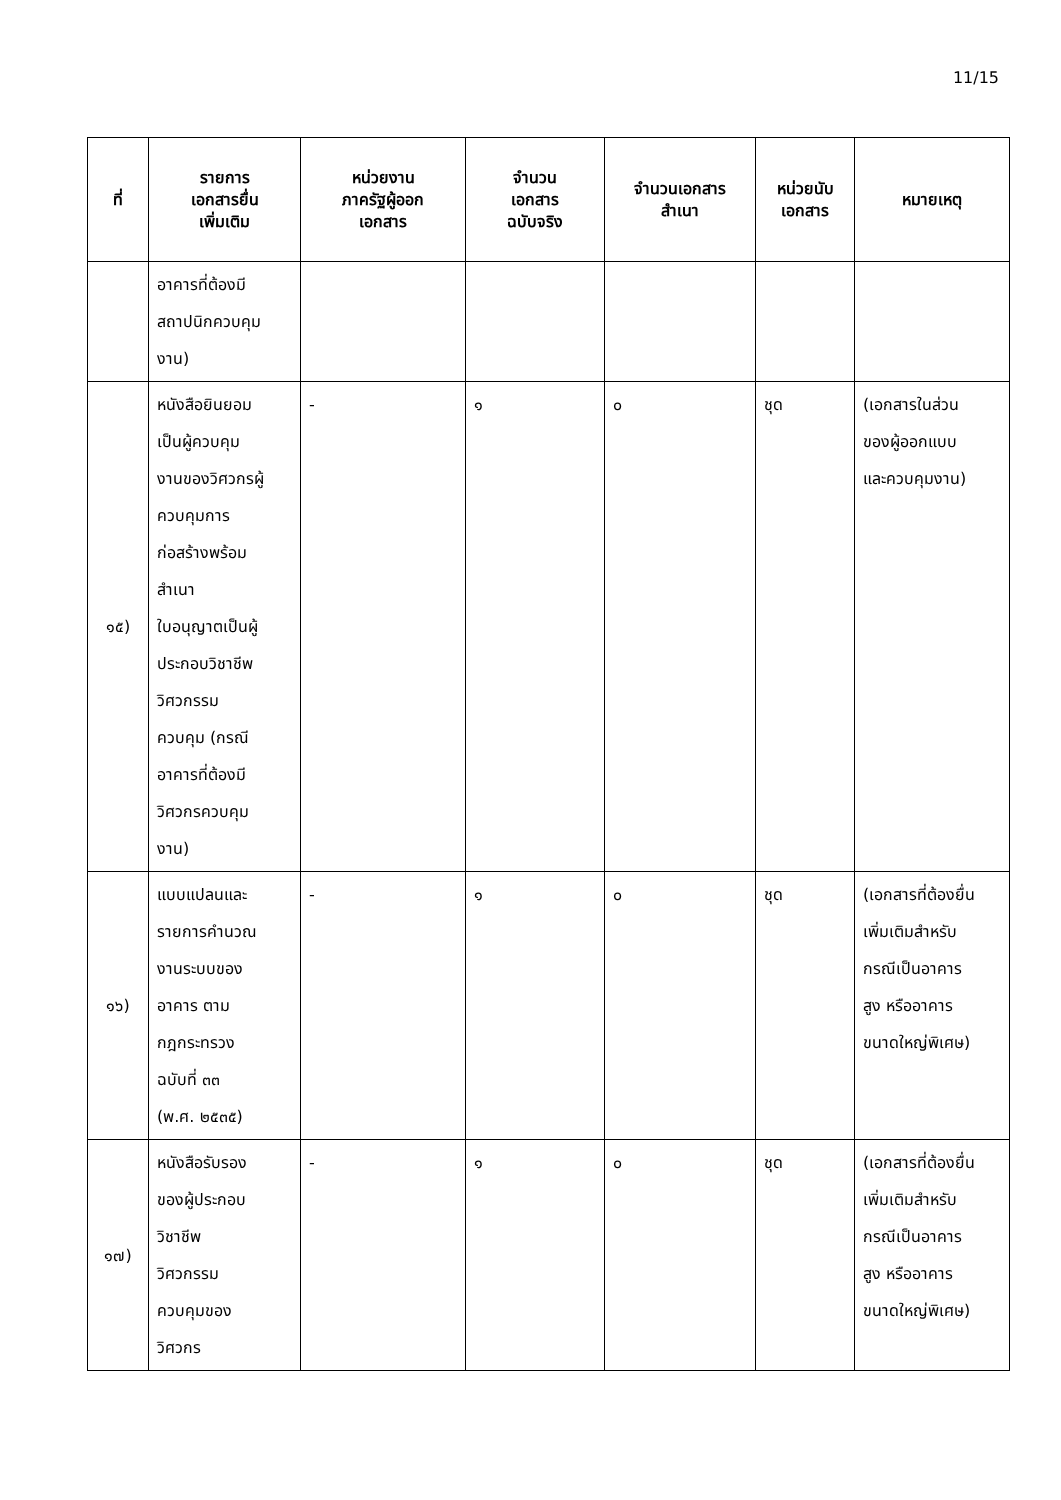11/15
| ที่ | รายการ เอกสารยื่น เพิ่มเติม | หน่วยงาน ภาครัฐผู้ออก เอกสาร | จำนวน เอกสาร ฉบับจริง | จำนวนเอกสาร สำเนา | หน่วยนับ เอกสาร | หมายเหตุ |
| --- | --- | --- | --- | --- | --- | --- |
| | อาคารที่ต้องมี สถาปนิกควบคุม งาน) | | | | | |
| ๑๕) | หนังสือยินยอม เป็นผู้ควบคุม งานของวิศวกรผู้ ควบคุมการ ก่อสร้างพร้อม สำเนา ใบอนุญาตเป็นผู้ ประกอบวิชาชีพ วิศวกรรม ควบคุม (กรณี อาคารที่ต้องมี วิศวกรควบคุม งาน) | - | ๑ | ๐ | ชุด | (เอกสารในส่วน ของผู้ออกแบบ และควบคุมงาน) |
| ๑๖) | แบบแปลนและ รายการคำนวณ งานระบบของ อาคาร ตาม กฎกระทรวง ฉบับที่ ๓๓ (พ.ศ. ๒๕๓๕) | - | ๑ | ๐ | ชุด | (เอกสารที่ต้องยื่น เพิ่มเติมสำหรับ กรณีเป็นอาคาร สูง หรืออาคาร ขนาดใหญ่พิเศษ) |
| ๑๗) | หนังสือรับรอง ของผู้ประกอบ วิชาชีพ วิศวกรรม ควบคุมของ วิศวกร | - | ๑ | ๐ | ชุด | (เอกสารที่ต้องยื่น เพิ่มเติมสำหรับ กรณีเป็นอาคาร สูง หรืออาคาร ขนาดใหญ่พิเศษ) |